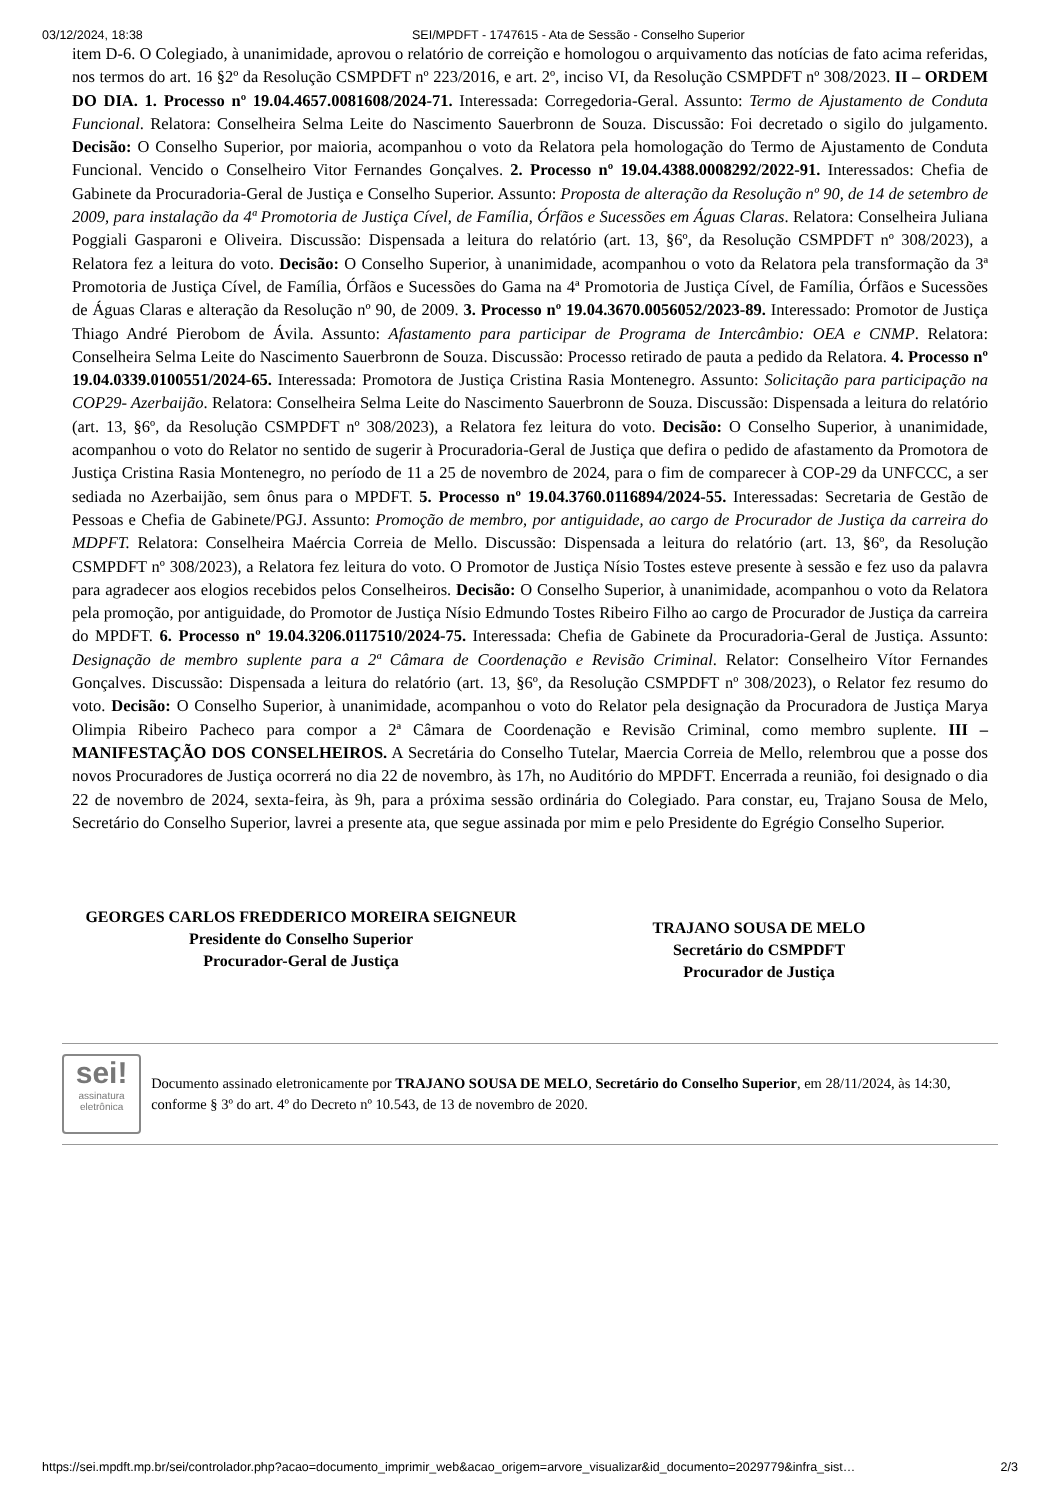03/12/2024, 18:38 SEI/MPDFT - 1747615 - Ata de Sessão - Conselho Superior
item D-6. O Colegiado, à unanimidade, aprovou o relatório de correição e homologou o arquivamento das notícias de fato acima referidas, nos termos do art. 16 §2º da Resolução CSMPDFT nº 223/2016, e art. 2º, inciso VI, da Resolução CSMPDFT nº 308/2023. II – ORDEM DO DIA. 1. Processo nº 19.04.4657.0081608/2024-71. Interessada: Corregedoria-Geral. Assunto: Termo de Ajustamento de Conduta Funcional. Relatora: Conselheira Selma Leite do Nascimento Sauerbronn de Souza. Discussão: Foi decretado o sigilo do julgamento. Decisão: O Conselho Superior, por maioria, acompanhou o voto da Relatora pela homologação do Termo de Ajustamento de Conduta Funcional. Vencido o Conselheiro Vitor Fernandes Gonçalves. 2. Processo nº 19.04.4388.0008292/2022-91. Interessados: Chefia de Gabinete da Procuradoria-Geral de Justiça e Conselho Superior. Assunto: Proposta de alteração da Resolução nº 90, de 14 de setembro de 2009, para instalação da 4ª Promotoria de Justiça Cível, de Família, Órfãos e Sucessões em Águas Claras. Relatora: Conselheira Juliana Poggiali Gasparoni e Oliveira. Discussão: Dispensada a leitura do relatório (art. 13, §6º, da Resolução CSMPDFT nº 308/2023), a Relatora fez a leitura do voto. Decisão: O Conselho Superior, à unanimidade, acompanhou o voto da Relatora pela transformação da 3ª Promotoria de Justiça Cível, de Família, Órfãos e Sucessões do Gama na 4ª Promotoria de Justiça Cível, de Família, Órfãos e Sucessões de Águas Claras e alteração da Resolução nº 90, de 2009. 3. Processo nº 19.04.3670.0056052/2023-89. Interessado: Promotor de Justiça Thiago André Pierobom de Ávila. Assunto: Afastamento para participar de Programa de Intercâmbio: OEA e CNMP. Relatora: Conselheira Selma Leite do Nascimento Sauerbronn de Souza. Discussão: Processo retirado de pauta a pedido da Relatora. 4. Processo nº 19.04.0339.0100551/2024-65. Interessada: Promotora de Justiça Cristina Rasia Montenegro. Assunto: Solicitação para participação na COP29- Azerbaijão. Relatora: Conselheira Selma Leite do Nascimento Sauerbronn de Souza. Discussão: Dispensada a leitura do relatório (art. 13, §6º, da Resolução CSMPDFT nº 308/2023), a Relatora fez leitura do voto. Decisão: O Conselho Superior, à unanimidade, acompanhou o voto do Relator no sentido de sugerir à Procuradoria-Geral de Justiça que defira o pedido de afastamento da Promotora de Justiça Cristina Rasia Montenegro, no período de 11 a 25 de novembro de 2024, para o fim de comparecer à COP-29 da UNFCCC, a ser sediada no Azerbaijão, sem ônus para o MPDFT. 5. Processo nº 19.04.3760.0116894/2024-55. Interessadas: Secretaria de Gestão de Pessoas e Chefia de Gabinete/PGJ. Assunto: Promoção de membro, por antiguidade, ao cargo de Procurador de Justiça da carreira do MDPFT. Relatora: Conselheira Maércia Correia de Mello. Discussão: Dispensada a leitura do relatório (art. 13, §6º, da Resolução CSMPDFT nº 308/2023), a Relatora fez leitura do voto. O Promotor de Justiça Nísio Tostes esteve presente à sessão e fez uso da palavra para agradecer aos elogios recebidos pelos Conselheiros. Decisão: O Conselho Superior, à unanimidade, acompanhou o voto da Relatora pela promoção, por antiguidade, do Promotor de Justiça Nísio Edmundo Tostes Ribeiro Filho ao cargo de Procurador de Justiça da carreira do MPDFT. 6. Processo nº 19.04.3206.0117510/2024-75. Interessada: Chefia de Gabinete da Procuradoria-Geral de Justiça. Assunto: Designação de membro suplente para a 2ª Câmara de Coordenação e Revisão Criminal. Relator: Conselheiro Vítor Fernandes Gonçalves. Discussão: Dispensada a leitura do relatório (art. 13, §6º, da Resolução CSMPDFT nº 308/2023), o Relator fez resumo do voto. Decisão: O Conselho Superior, à unanimidade, acompanhou o voto do Relator pela designação da Procuradora de Justiça Marya Olimpia Ribeiro Pacheco para compor a 2ª Câmara de Coordenação e Revisão Criminal, como membro suplente. III – MANIFESTAÇÃO DOS CONSELHEIROS. A Secretária do Conselho Tutelar, Maercia Correia de Mello, relembrou que a posse dos novos Procuradores de Justiça ocorrerá no dia 22 de novembro, às 17h, no Auditório do MPDFT. Encerrada a reunião, foi designado o dia 22 de novembro de 2024, sexta-feira, às 9h, para a próxima sessão ordinária do Colegiado. Para constar, eu, Trajano Sousa de Melo, Secretário do Conselho Superior, lavrei a presente ata, que segue assinada por mim e pelo Presidente do Egrégio Conselho Superior.
GEORGES CARLOS FREDDERICO MOREIRA SEIGNEUR
Presidente do Conselho Superior
Procurador-Geral de Justiça
TRAJANO SOUSA DE MELO
Secretário do CSMPDFT
Procurador de Justiça
sei!
assinatura eletrônica
Documento assinado eletronicamente por TRAJANO SOUSA DE MELO, Secretário do Conselho Superior, em 28/11/2024, às 14:30, conforme § 3º do art. 4º do Decreto nº 10.543, de 13 de novembro de 2020.
https://sei.mpdft.mp.br/sei/controlador.php?acao=documento_imprimir_web&acao_origem=arvore_visualizar&id_documento=2029779&infra_sist… 2/3